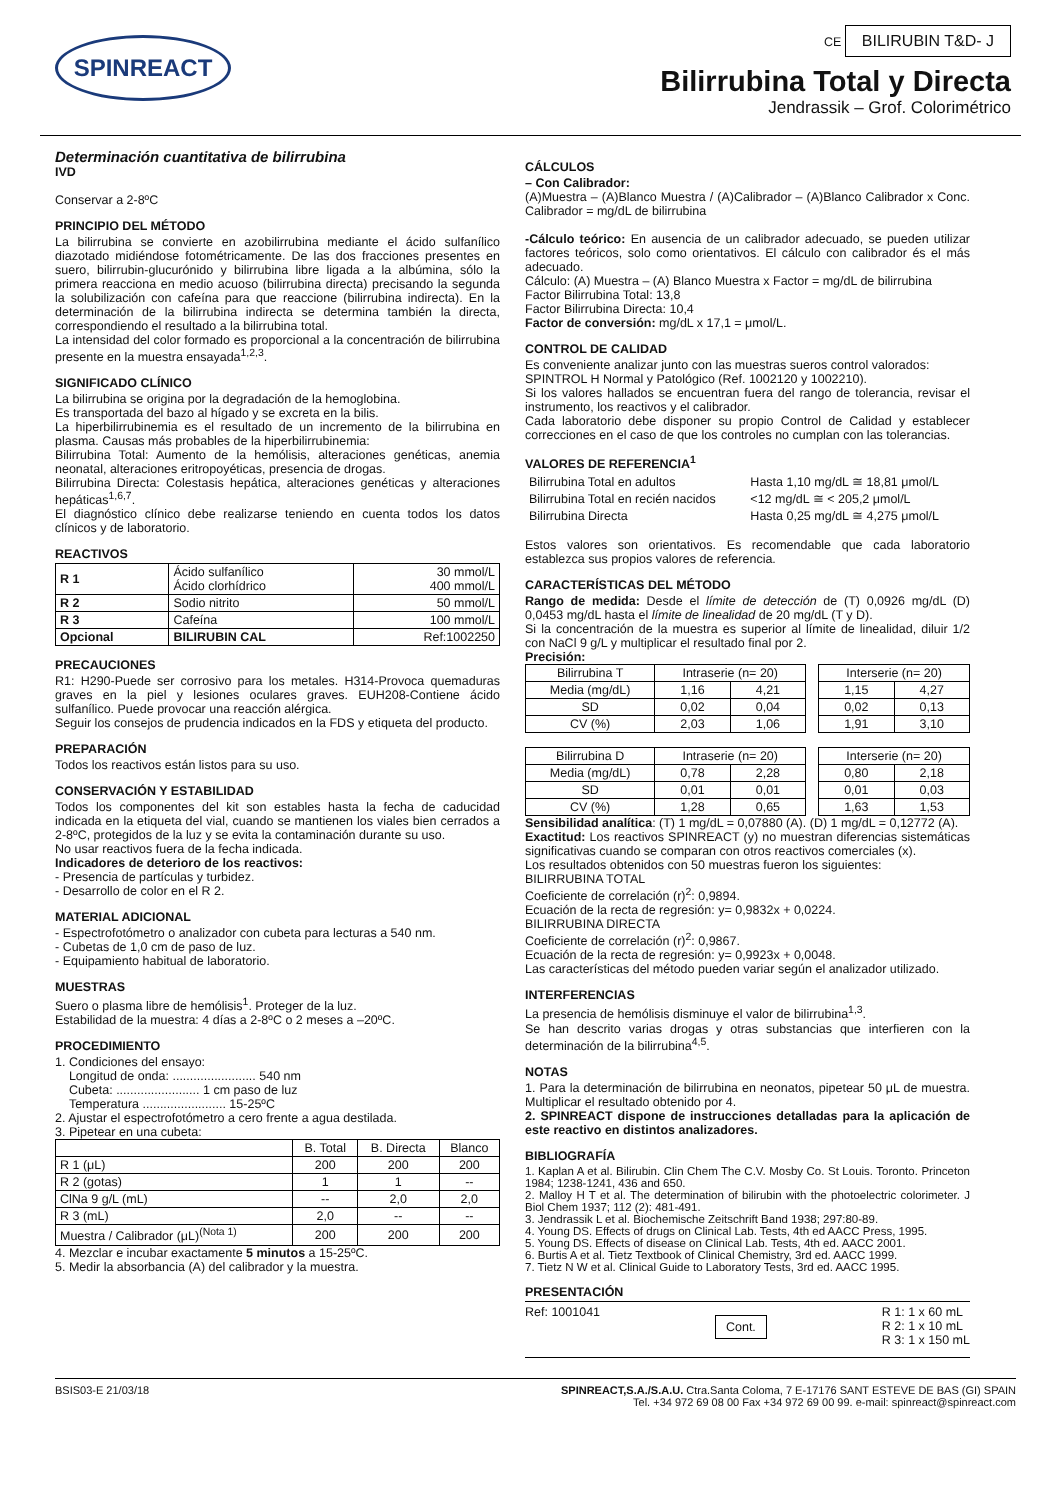SPINREACT
CE BILIRUBIN T&D- J
Bilirrubina Total y Directa
Jendrassik – Grof. Colorimétrico
Determinación cuantitativa de bilirrubina
IVD
Conservar a 2-8ºC
PRINCIPIO DEL MÉTODO
La bilirrubina se convierte en azobilirrubina mediante el ácido sulfanílico diazotado midiéndose fotométricamente. De las dos fracciones presentes en suero, bilirrubin-glucurónido y bilirrubina libre ligada a la albúmina, sólo la primera reacciona en medio acuoso (bilirrubina directa) precisando la segunda la solubilización con cafeína para que reaccione (bilirrubina indirecta). En la determinación de la bilirrubina indirecta se determina también la directa, correspondiendo el resultado a la bilirrubina total.
La intensidad del color formado es proporcional a la concentración de bilirrubina presente en la muestra ensayada<sup>1,2,3</sup>.
SIGNIFICADO CLÍNICO
La bilirrubina se origina por la degradación de la hemoglobina.
Es transportada del bazo al hígado y se excreta en la bilis.
La hiperbilirrubinemia es el resultado de un incremento de la bilirrubina en plasma. Causas más probables de la hiperbilirrubinemia:
Bilirrubina Total: Aumento de la hemólisis, alteraciones genéticas, anemia neonatal, alteraciones eritropoyéticas, presencia de drogas.
Bilirrubina Directa: Colestasis hepática, alteraciones genéticas y alteraciones hepáticas<sup>1,6,7</sup>.
El diagnóstico clínico debe realizarse teniendo en cuenta todos los datos clínicos y de laboratorio.
REACTIVOS
| R 1 | Ácido sulfanílico Ácido clorhídrico | 30 mmol/L 400 mmol/L |
| R 2 | Sodio nitrito | 50 mmol/L |
| R 3 | Cafeína | 100 mmol/L |
| Opcional | BILIRUBIN CAL | Ref:1002250 |
PRECAUCIONES
R1: H290-Puede ser corrosivo para los metales. H314-Provoca quemaduras graves en la piel y lesiones oculares graves. EUH208-Contiene ácido sulfanílico. Puede provocar una reacción alérgica.
Seguir los consejos de prudencia indicados en la FDS y etiqueta del producto.
PREPARACIÓN
Todos los reactivos están listos para su uso.
CONSERVACIÓN Y ESTABILIDAD
Todos los componentes del kit son estables hasta la fecha de caducidad indicada en la etiqueta del vial, cuando se mantienen los viales bien cerrados a 2-8ºC, protegidos de la luz y se evita la contaminación durante su uso.
No usar reactivos fuera de la fecha indicada.
Indicadores de deterioro de los reactivos:
- Presencia de partículas y turbidez.
- Desarrollo de color en el R 2.
MATERIAL ADICIONAL
- Espectrofotómetro o analizador con cubeta para lecturas a 540 nm.
- Cubetas de 1,0 cm de paso de luz.
- Equipamiento habitual de laboratorio.
MUESTRAS
Suero o plasma libre de hemólisis<sup>1</sup>. Proteger de la luz.
Estabilidad de la muestra: 4 días a 2-8ºC o 2 meses a –20ºC.
PROCEDIMIENTO
1. Condiciones del ensayo:
Longitud de onda: ........................ 540 nm
Cubeta: ........................ 1 cm paso de luz
Temperatura ........................ 15-25ºC
2. Ajustar el espectrofotómetro a cero frente a agua destilada.
3. Pipetear en una cubeta:
| | B. Total | B. Directa | Blanco |
| R 1 (μL) | 200 | 200 | 200 |
| R 2 (gotas) | 1 | 1 | -- |
| ClNa 9 g/L (mL) | -- | 2,0 | 2,0 |
| R 3 (mL) | 2,0 | -- | -- |
| Muestra / Calibrador (μL)<sup>(Nota 1)</sup> | 200 | 200 | 200 |
4. Mezclar e incubar exactamente 5 minutos a 15-25ºC.
5. Medir la absorbancia (A) del calibrador y la muestra.
CÁLCULOS
– Con Calibrador:
(A)Muestra – (A)Blanco Muestra / (A)Calibrador – (A)Blanco Calibrador x Conc. Calibrador = mg/dL de bilirrubina
-Cálculo teórico: En ausencia de un calibrador adecuado, se pueden utilizar factores teóricos, solo como orientativos. El cálculo con calibrador és el más adecuado.
Cálculo: (A) Muestra – (A) Blanco Muestra x Factor = mg/dL de bilirrubina
Factor Bilirrubina Total: 13,8
Factor Bilirrubina Directa: 10,4
Factor de conversión: mg/dL x 17,1 = μmol/L.
CONTROL DE CALIDAD
Es conveniente analizar junto con las muestras sueros control valorados:
SPINTROL H Normal y Patológico (Ref. 1002120 y 1002210).
Si los valores hallados se encuentran fuera del rango de tolerancia, revisar el instrumento, los reactivos y el calibrador.
Cada laboratorio debe disponer su propio Control de Calidad y establecer correcciones en el caso de que los controles no cumplan con las tolerancias.
VALORES DE REFERENCIA<sup>1</sup>
| Bilirrubina Total en adultos | Hasta 1,10 mg/dL ≅ 18,81 μmol/L |
| Bilirrubina Total en recién nacidos | <12 mg/dL ≅ < 205,2 μmol/L |
| Bilirrubina Directa | Hasta 0,25 mg/dL ≅ 4,275 μmol/L |
Estos valores son orientativos. Es recomendable que cada laboratorio establezca sus propios valores de referencia.
CARACTERÍSTICAS DEL MÉTODO
Rango de medida: Desde el límite de detección de (T) 0,0926 mg/dL (D) 0,0453 mg/dL hasta el límite de linealidad de 20 mg/dL (T y D).
Si la concentración de la muestra es superior al límite de linealidad, diluir 1/2 con NaCl 9 g/L y multiplicar el resultado final por 2.
Precisión:
| Bilirrubina T | Intraserie (n= 20) | | | Interserie (n= 20) | |
| Media (mg/dL) | 1,16 | 4,21 | | 1,15 | 4,27 |
| SD | 0,02 | 0,04 | | 0,02 | 0,13 |
| CV (%) | 2,03 | 1,06 | | 1,91 | 3,10 |
| Bilirrubina D | Intraserie (n= 20) | | | Interserie (n= 20) | |
| Media (mg/dL) | 0,78 | 2,28 | | 0,80 | 2,18 |
| SD | 0,01 | 0,01 | | 0,01 | 0,03 |
| CV (%) | 1,28 | 0,65 | | 1,63 | 1,53 |
Sensibilidad analítica: (T) 1 mg/dL = 0,07880 (A). (D) 1 mg/dL = 0,12772 (A).
Exactitud: Los reactivos SPINREACT (y) no muestran diferencias sistemáticas significativas cuando se comparan con otros reactivos comerciales (x).
Los resultados obtenidos con 50 muestras fueron los siguientes:
BILIRRUBINA TOTAL
Coeficiente de correlación (r)<sup>2</sup>: 0,9894.
Ecuación de la recta de regresión: y= 0,9832x + 0,0224.
BILIRRUBINA DIRECTA
Coeficiente de correlación (r)<sup>2</sup>: 0,9867.
Ecuación de la recta de regresión: y= 0,9923x + 0,0048.
Las características del método pueden variar según el analizador utilizado.
INTERFERENCIAS
La presencia de hemólisis disminuye el valor de bilirrubina<sup>1,3</sup>.
Se han descrito varias drogas y otras substancias que interfieren con la determinación de la bilirrubina<sup>4,5</sup>.
NOTAS
1. Para la determinación de bilirrubina en neonatos, pipetear 50 μL de muestra. Multiplicar el resultado obtenido por 4.
2. SPINREACT dispone de instrucciones detalladas para la aplicación de este reactivo en distintos analizadores.
BIBLIOGRAFÍA
1. Kaplan A et al. Bilirubin. Clin Chem The C.V. Mosby Co. St Louis. Toronto. Princeton 1984; 1238-1241, 436 and 650.
2. Malloy H T et al. The determination of bilirubin with the photoelectric colorimeter. J Biol Chem 1937; 112 (2): 481-491.
3. Jendrassik L et al. Biochemische Zeitschrift Band 1938; 297:80-89.
4. Young DS. Effects of drugs on Clinical Lab. Tests, 4th ed AACC Press, 1995.
5. Young DS. Effects of disease on Clinical Lab. Tests, 4th ed. AACC 2001.
6. Burtis A et al. Tietz Textbook of Clinical Chemistry, 3rd ed. AACC 1999.
7. Tietz N W et al. Clinical Guide to Laboratory Tests, 3rd ed. AACC 1995.
PRESENTACIÓN
Ref: 1001041 Cont. R 1: 1 x 60 mL
R 2: 1 x 10 mL
R 3: 1 x 150 mL
BSIS03-E 21/03/18 SPINREACT,S.A./S.A.U. Ctra.Santa Coloma, 7 E-17176 SANT ESTEVE DE BAS (GI) SPAIN
Tel. +34 972 69 08 00 Fax +34 972 69 00 99. e-mail: spinreact@spinreact.com